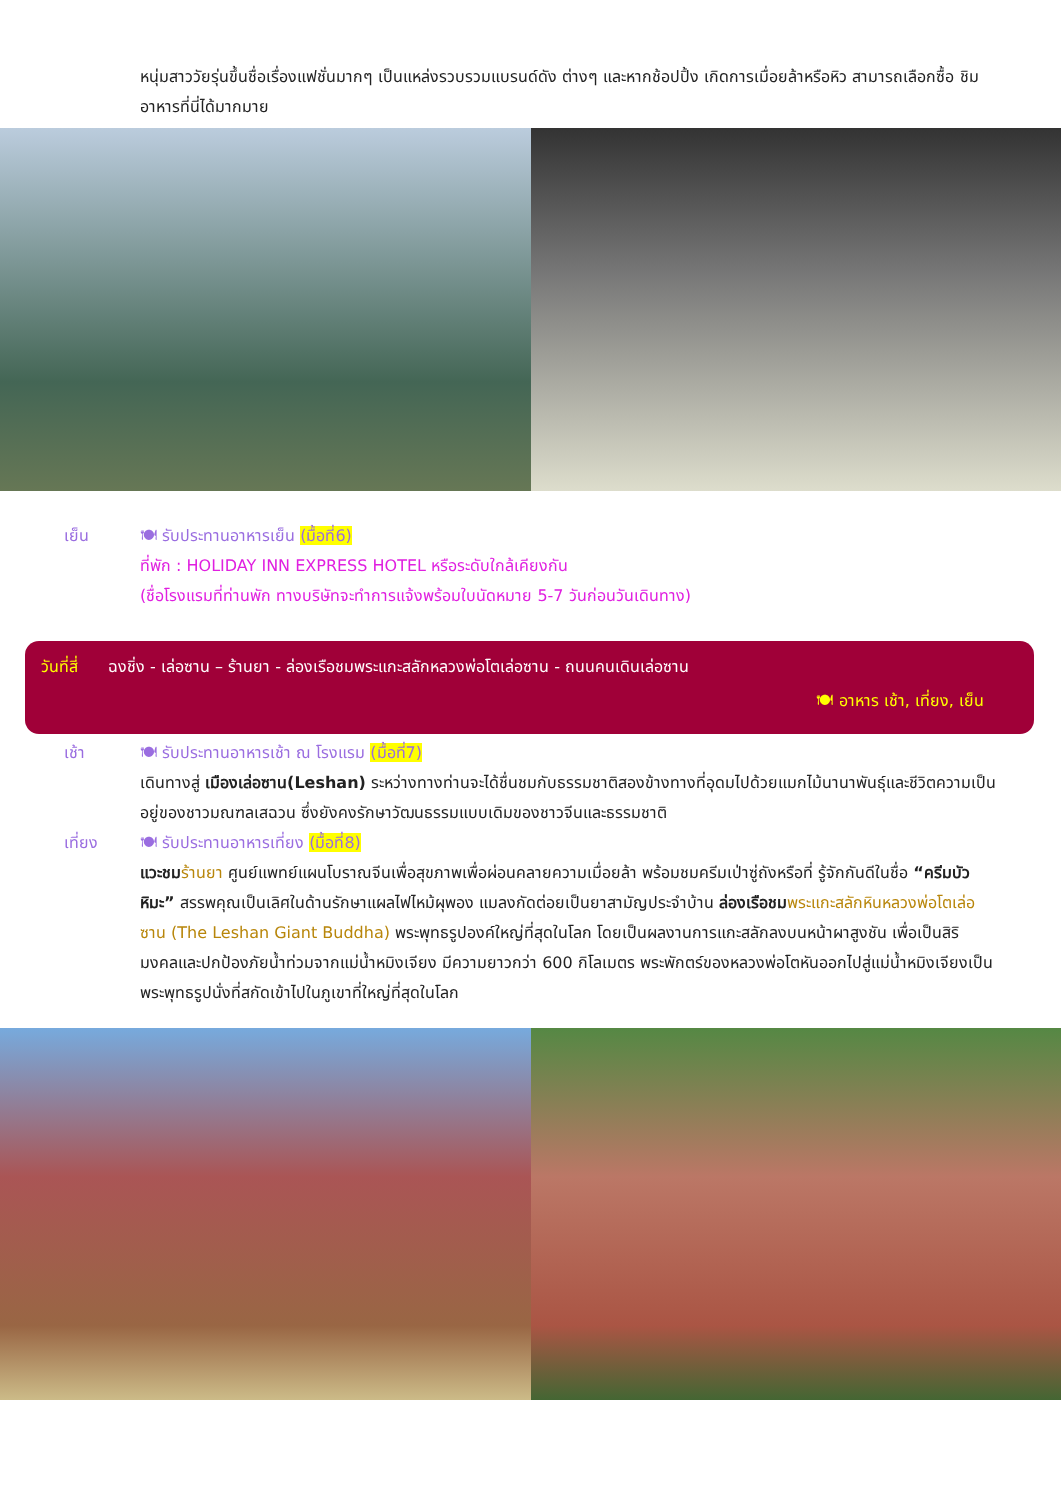หนุ่มสาววัยรุ่นขึ้นชื่อเรื่องแฟชั่นมากๆ เป็นแหล่งรวบรวมแบรนด์ดัง ต่างๆ และหากช้อปปิ้ง เกิดการเมื่อยล้าหรือหิว สามารถเลือกซื้อ ชิมอาหารที่นี่ได้มากมาย
เย็น 🍽 รับประทานอาหารเย็น (มื้อที่6)
ที่พัก : HOLIDAY INN EXPRESS HOTEL หรือระดับใกล้เคียงกัน
(ชื่อโรงแรมที่ท่านพัก ทางบริษัทจะทำการแจ้งพร้อมใบนัดหมาย 5-7 วันก่อนวันเดินทาง)
วันที่สี่ ฉงชิ่ง - เล่อซาน – ร้านยา - ล่องเรือชมพระแกะสลักหลวงพ่อโตเล่อซาน - ถนนคนเดินเล่อซาน
🍽 อาหาร เช้า, เที่ยง, เย็น
เช้า 🍽 รับประทานอาหารเช้า ณ โรงแรม (มื้อที่7)
เดินทางสู่ เมืองเล่อซาน(Leshan) ระหว่างทางท่านจะได้ชื่นชมกับธรรมชาติสองข้างทางที่อุดมไปด้วยแมกไม้นานาพันธุ์และชีวิตความเป็นอยู่ของชาวมณฑลเสฉวน ซึ่งยังคงรักษาวัฒนธรรมแบบเดิมของชาวจีนและธรรมชาติ
เที่ยง 🍽 รับประทานอาหารเที่ยง (มื้อที่8)
แวะชม ร้านยา ศูนย์แพทย์แผนโบราณจีนเพื่อสุขภาพเพื่อผ่อนคลายความเมื่อยล้า พร้อมชมครีมเป่าซู่ถังหรือที่ รู้จักกันดีในชื่อ “ครีมบัวหิมะ” สรรพคุณเป็นเลิศในด้านรักษาแผลไฟไหม้ผุพอง แมลงกัดต่อยเป็นยาสามัญประจำบ้าน ล่องเรือชม พระแกะสลักหินหลวงพ่อโตเล่อซาน (The Leshan Giant Buddha) พระพุทธรูปองค์ใหญ่ที่สุดในโลก โดยเป็นผลงานการแกะสลักลงบนหน้าผาสูงชัน เพื่อเป็นสิริมงคลและปกป้องภัยน้ำท่วมจากแม่น้ำหมิงเจียง มีความยาวกว่า 600 กิโลเมตร พระพักตร์ของหลวงพ่อโตหันออกไปสู่แม่น้ำหมิงเจียงเป็นพระพุทธรูปนั่งที่สกัดเข้าไปในภูเขาที่ใหญ่ที่สุดในโลก